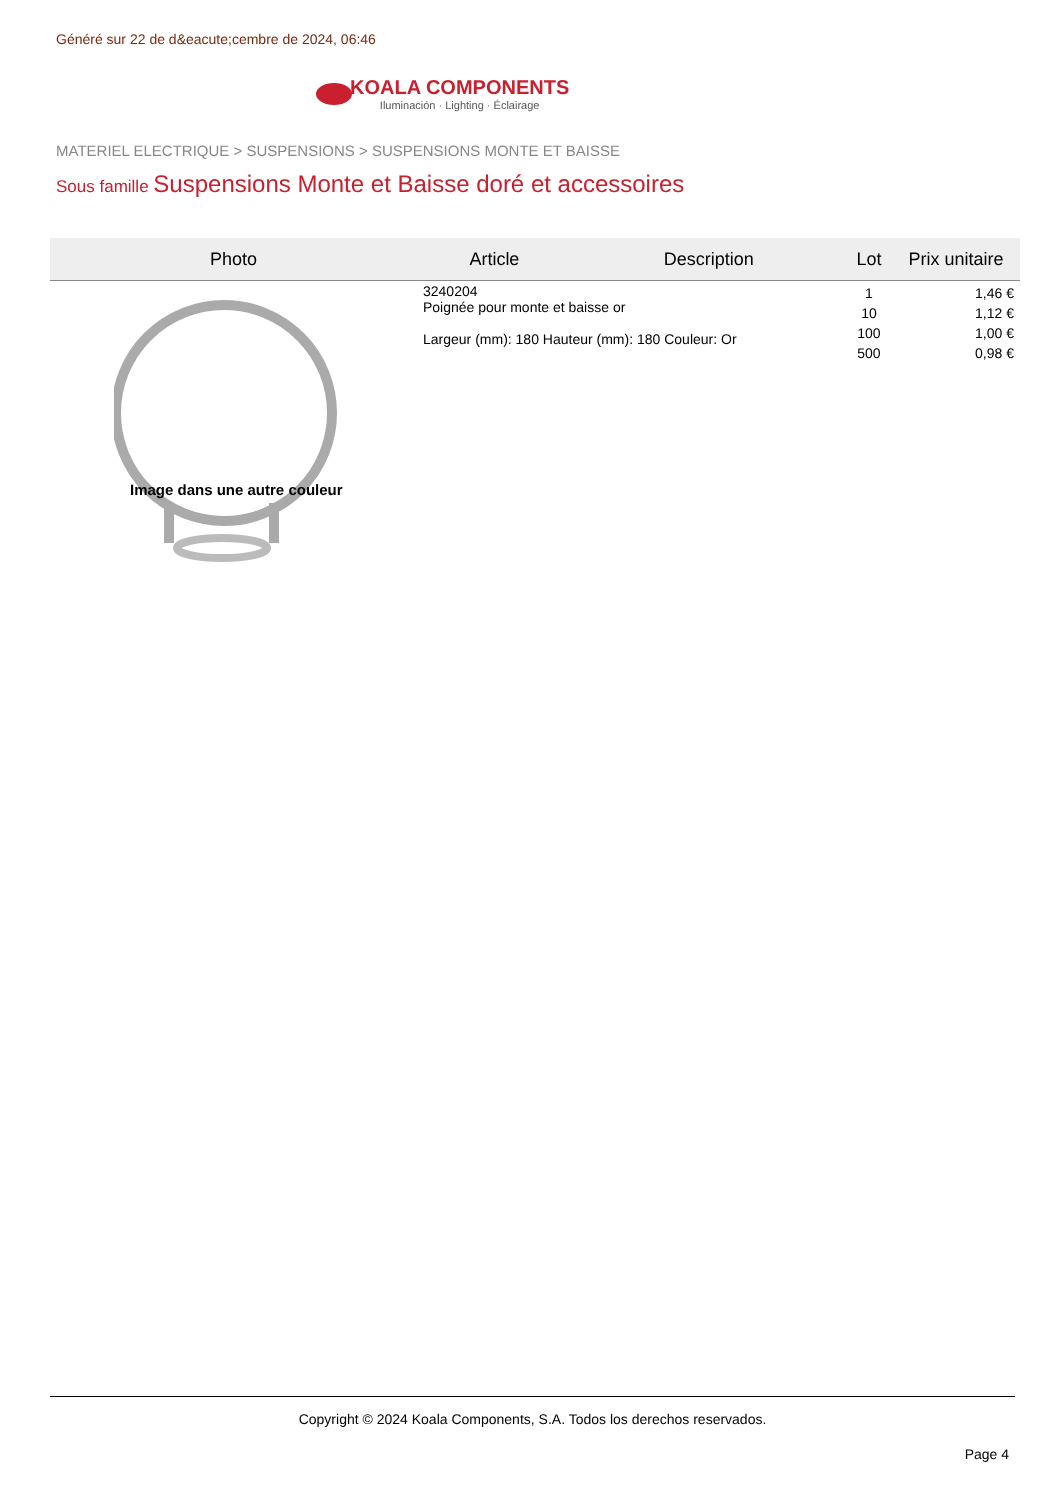Généré sur 22 de d&eacute;cembre de 2024, 06:46
KOALA COMPONENTS
Iluminación · Lighting · Éclairage
MATERIEL ELECTRIQUE > SUSPENSIONS > SUSPENSIONS MONTE ET BAISSE
Sous famille Suspensions Monte et Baisse doré et accessoires
| Photo | Article | Description | Lot | Prix unitaire |
| --- | --- | --- | --- | --- |
| Image dans une autre couleur | 3240204 Poignée pour monte et baisse or Largeur (mm): 180 Hauteur (mm): 180 Couleur: Or | | 1 10 100 500 | 1,46 € 1,12 € 1,00 € 0,98 € |
Copyright © 2024 Koala Components, S.A. Todos los derechos reservados.
Page 4